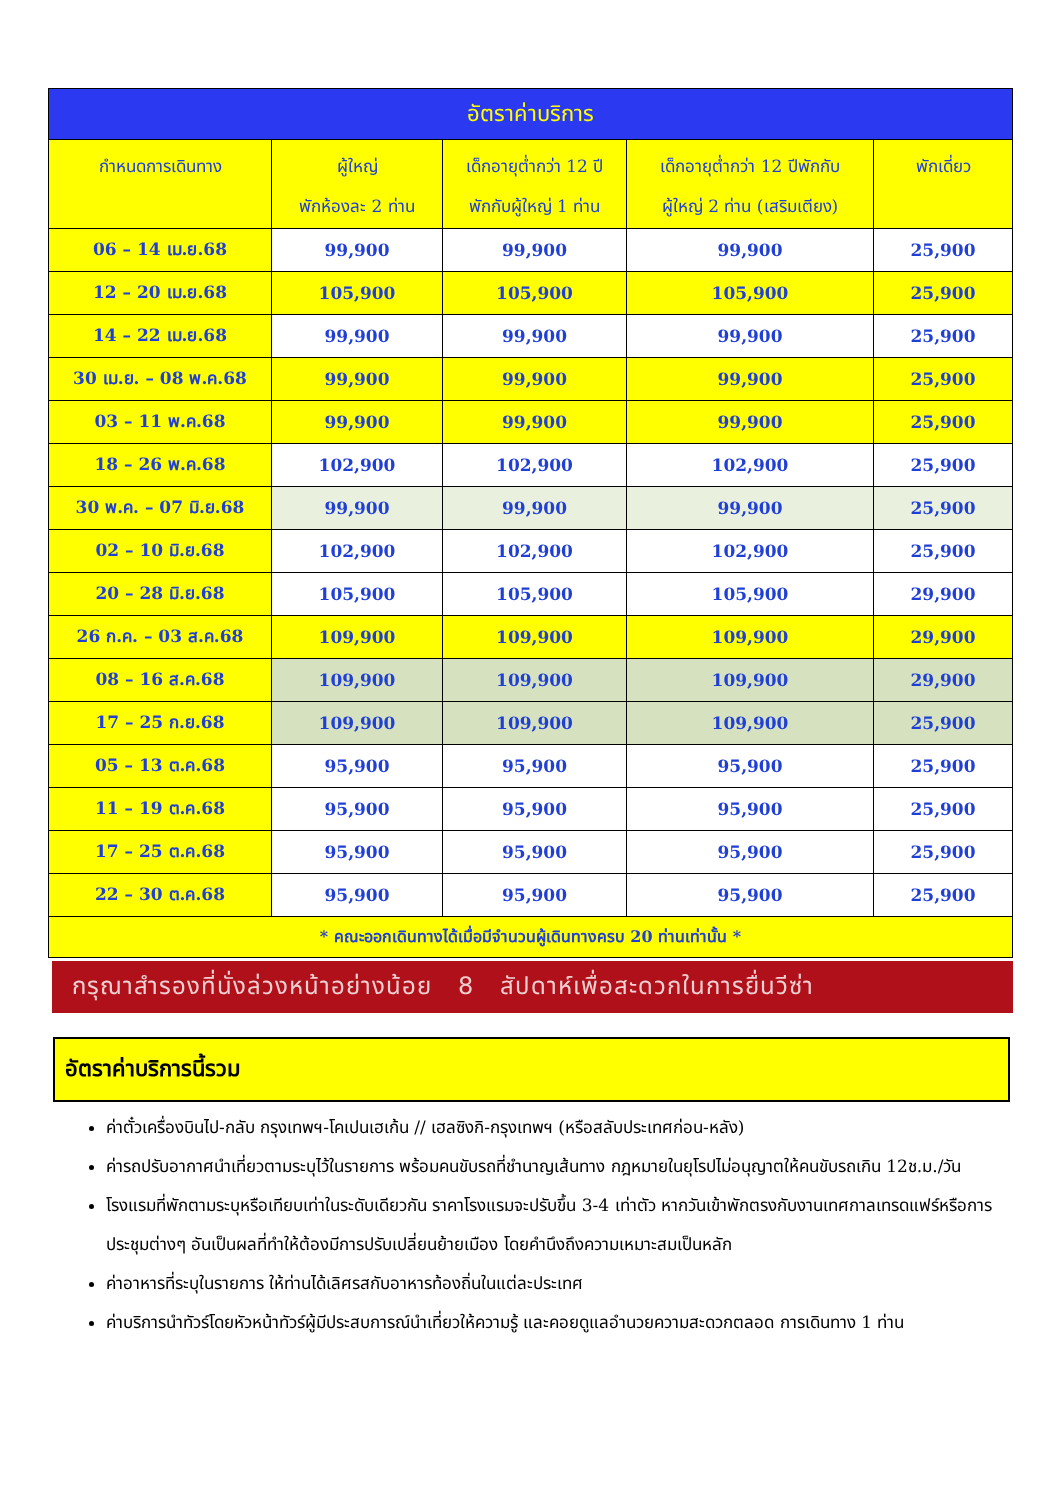| อัตราค่าบริการ | | | | |
| กำหนดการเดินทาง | ผู้ใหญ่ พักห้องละ 2 ท่าน | เด็กอายุต่ำกว่า 12 ปี พักกับผู้ใหญ่ 1 ท่าน | เด็กอายุต่ำกว่า 12 ปีพักกับ ผู้ใหญ่ 2 ท่าน (เสริมเตียง) | พักเดี่ยว |
| 06 – 14 เม.ย.68 | 99,900 | 99,900 | 99,900 | 25,900 |
| 12 – 20 เม.ย.68 | 105,900 | 105,900 | 105,900 | 25,900 |
| 14 – 22 เม.ย.68 | 99,900 | 99,900 | 99,900 | 25,900 |
| 30 เม.ย. – 08 พ.ค.68 | 99,900 | 99,900 | 99,900 | 25,900 |
| 03 – 11 พ.ค.68 | 99,900 | 99,900 | 99,900 | 25,900 |
| 18 – 26 พ.ค.68 | 102,900 | 102,900 | 102,900 | 25,900 |
| 30 พ.ค. – 07 มิ.ย.68 | 99,900 | 99,900 | 99,900 | 25,900 |
| 02 – 10 มิ.ย.68 | 102,900 | 102,900 | 102,900 | 25,900 |
| 20 – 28 มิ.ย.68 | 105,900 | 105,900 | 105,900 | 29,900 |
| 26 ก.ค. – 03 ส.ค.68 | 109,900 | 109,900 | 109,900 | 29,900 |
| 08 – 16 ส.ค.68 | 109,900 | 109,900 | 109,900 | 29,900 |
| 17 – 25 ก.ย.68 | 109,900 | 109,900 | 109,900 | 25,900 |
| 05 – 13 ต.ค.68 | 95,900 | 95,900 | 95,900 | 25,900 |
| 11 – 19 ต.ค.68 | 95,900 | 95,900 | 95,900 | 25,900 |
| 17 – 25 ต.ค.68 | 95,900 | 95,900 | 95,900 | 25,900 |
| 22 – 30 ต.ค.68 | 95,900 | 95,900 | 95,900 | 25,900 |
| * คณะออกเดินทางได้เมื่อมีจำนวนผู้เดินทางครบ 20 ท่านเท่านั้น * | | | | |
กรุณาสำรองที่นั่งล่วงหน้าอย่างน้อย 8 สัปดาห์เพื่อสะดวกในการยื่นวีซ่า
อัตราค่าบริการนี้รวม
ค่าตั๋วเครื่องบินไป-กลับ กรุงเทพฯ-โคเปนเฮเก้น // เฮลซิงกิ-กรุงเทพฯ (หรือสลับประเทศก่อน-หลัง)
ค่ารถปรับอากาศนำเที่ยวตามระบุไว้ในรายการ พร้อมคนขับรถที่ชำนาญเส้นทาง กฎหมายในยุโรปไม่อนุญาตให้คนขับรถเกิน 12ช.ม./วัน
โรงแรมที่พักตามระบุหรือเทียบเท่าในระดับเดียวกัน ราคาโรงแรมจะปรับขึ้น 3-4 เท่าตัว หากวันเข้าพักตรงกับงานเทศกาลเทรดแฟร์หรือการประชุมต่างๆ อันเป็นผลที่ทำให้ต้องมีการปรับเปลี่ยนย้ายเมือง โดยคำนึงถึงความเหมาะสมเป็นหลัก
ค่าอาหารที่ระบุในรายการ ให้ท่านได้เลิศรสกับอาหารท้องถิ่นในแต่ละประเทศ
ค่าบริการนำทัวร์โดยหัวหน้าทัวร์ผู้มีประสบการณ์นำเที่ยวให้ความรู้ และคอยดูแลอำนวยความสะดวกตลอด การเดินทาง 1 ท่าน